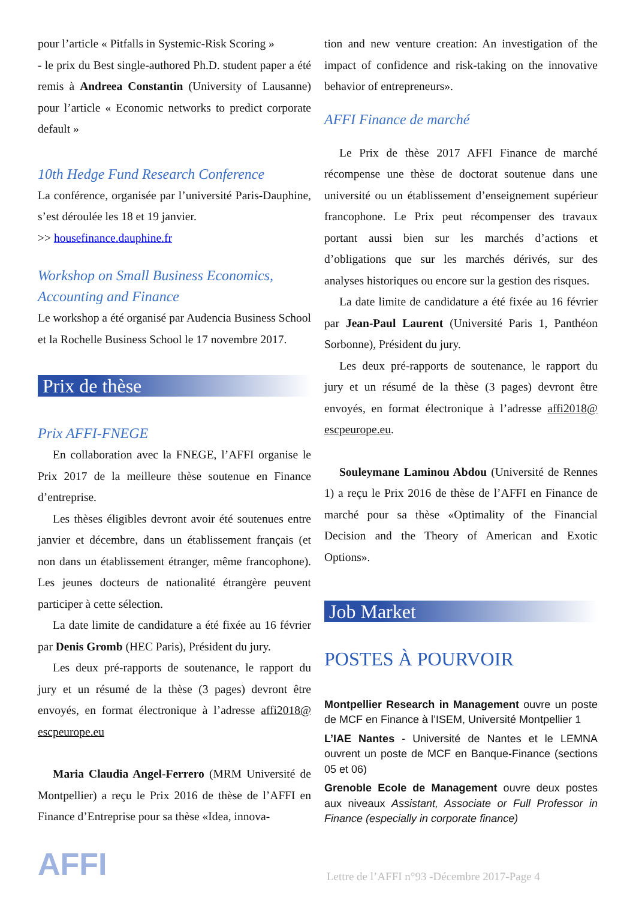pour l’article « Pitfalls in Systemic-Risk Scoring »
- le prix du Best single-authored Ph.D. student paper a été remis à Andreea Constantin (University of Lausanne) pour l’article « Economic networks to predict corporate default »
10th Hedge Fund Research Conference
La conférence, organisée par l’université Paris-Dauphine, s’est déroulée les 18 et 19 janvier.
>> housefinance.dauphine.fr
Workshop on Small Business Economics, Accounting and Finance
Le workshop a été organisé par Audencia Business School et la Rochelle Business School le 17 novembre 2017.
Prix de thèse
Prix AFFI-FNEGE
En collaboration avec la FNEGE, l’AFFI organise le Prix 2017 de la meilleure thèse soutenue en Finance d’entreprise.
Les thèses éligibles devront avoir été soutenues entre janvier et décembre, dans un établissement français (et non dans un établissement étranger, même francophone). Les jeunes docteurs de nationalité étrangère peuvent participer à cette sélection.
La date limite de candidature a été fixée au 16 février par Denis Gromb (HEC Paris), Président du jury.
Les deux pré-rapports de soutenance, le rapport du jury et un résumé de la thèse (3 pages) devront être envoyés, en format électronique à l’adresse affi2018@ escpeurope.eu
Maria Claudia Angel-Ferrero (MRM Université de Montpellier) a reçu le Prix 2016 de thèse de l’AFFI en Finance d’Entreprise pour sa thèse «Idea, innova-
tion and new venture creation: An investigation of the impact of confidence and risk-taking on the innovative behavior of entrepreneurs».
AFFI Finance de marché
Le Prix de thèse 2017 AFFI Finance de marché récompense une thèse de doctorat soutenue dans une université ou un établissement d’enseignement supérieur francophone. Le Prix peut récompenser des travaux portant aussi bien sur les marchés d’actions et d’obligations que sur les marchés dérivés, sur des analyses historiques ou encore sur la gestion des risques.
La date limite de candidature a été fixée au 16 février par Jean-Paul Laurent (Université Paris 1, Panthéon Sorbonne), Président du jury.
Les deux pré-rapports de soutenance, le rapport du jury et un résumé de la thèse (3 pages) devront être envoyés, en format électronique à l’adresse affi2018@ escpeurope.eu.
Souleymane Laminou Abdou (Université de Rennes 1) a reçu le Prix 2016 de thèse de l’AFFI en Finance de marché pour sa thèse «Optimality of the Financial Decision and the Theory of American and Exotic Options».
Job Market
POSTES À POURVOIR
Montpellier Research in Management ouvre un poste de MCF en Finance à l’ISEM, Université Montpellier 1
L’IAE Nantes - Université de Nantes et le LEMNA ouvrent un poste de MCF en Banque-Finance (sections 05 et 06)
Grenoble Ecole de Management ouvre deux postes aux niveaux Assistant, Associate or Full Professor in Finance (especially in corporate finance)
AFFI
Lettre de l’AFFI n°93 -Décembre 2017-Page 4